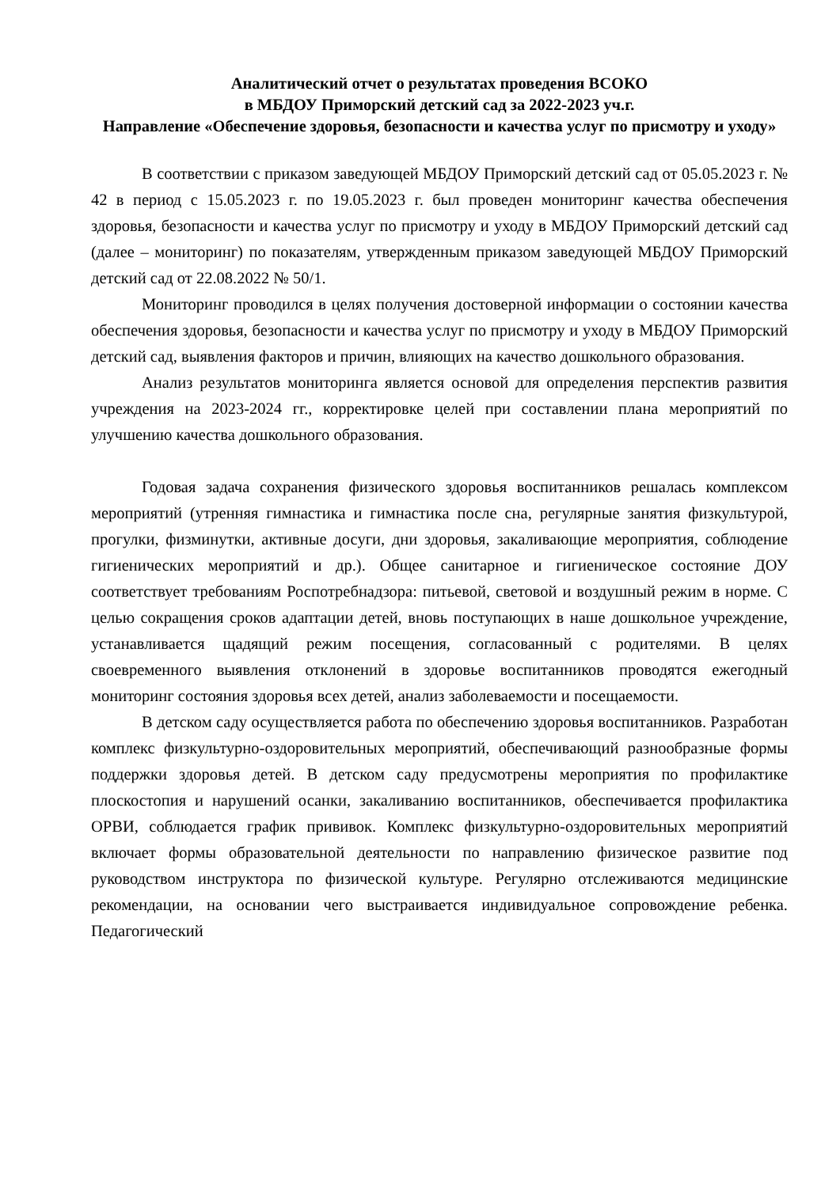Аналитический отчет о результатах проведения ВСОКО
в МБДОУ Приморский детский сад за 2022-2023 уч.г.
Направление «Обеспечение здоровья, безопасности и качества услуг по присмотру и уходу»
В соответствии с приказом заведующей МБДОУ Приморский детский сад от 05.05.2023 г. № 42 в период с 15.05.2023 г. по 19.05.2023 г. был проведен мониторинг качества обеспечения здоровья, безопасности и качества услуг по присмотру и уходу в МБДОУ Приморский детский сад (далее – мониторинг) по показателям, утвержденным приказом заведующей МБДОУ Приморский детский сад от 22.08.2022 № 50/1.
Мониторинг проводился в целях получения достоверной информации о состоянии качества обеспечения здоровья, безопасности и качества услуг по присмотру и уходу в МБДОУ Приморский детский сад, выявления факторов и причин, влияющих на качество дошкольного образования.
Анализ результатов мониторинга является основой для определения перспектив развития учреждения на 2023-2024 гг., корректировке целей при составлении плана мероприятий по улучшению качества дошкольного образования.
Годовая задача сохранения физического здоровья воспитанников решалась комплексом мероприятий (утренняя гимнастика и гимнастика после сна, регулярные занятия физкультурой, прогулки, физминутки, активные досуги, дни здоровья, закаливающие мероприятия, соблюдение гигиенических мероприятий и др.). Общее санитарное и гигиеническое состояние ДОУ соответствует требованиям Роспотребнадзора: питьевой, световой и воздушный режим в норме. С целью сокращения сроков адаптации детей, вновь поступающих в наше дошкольное учреждение, устанавливается щадящий режим посещения, согласованный с родителями. В целях своевременного выявления отклонений в здоровье воспитанников проводятся ежегодный мониторинг состояния здоровья всех детей, анализ заболеваемости и посещаемости.
В детском саду осуществляется работа по обеспечению здоровья воспитанников. Разработан комплекс физкультурно-оздоровительных мероприятий, обеспечивающий разнообразные формы поддержки здоровья детей. В детском саду предусмотрены мероприятия по профилактике плоскостопия и нарушений осанки, закаливанию воспитанников, обеспечивается профилактика ОРВИ, соблюдается график прививок. Комплекс физкультурно-оздоровительных мероприятий включает формы образовательной деятельности по направлению физическое развитие под руководством инструктора по физической культуре. Регулярно отслеживаются медицинские рекомендации, на основании чего выстраивается индивидуальное сопровождение ребенка. Педагогический